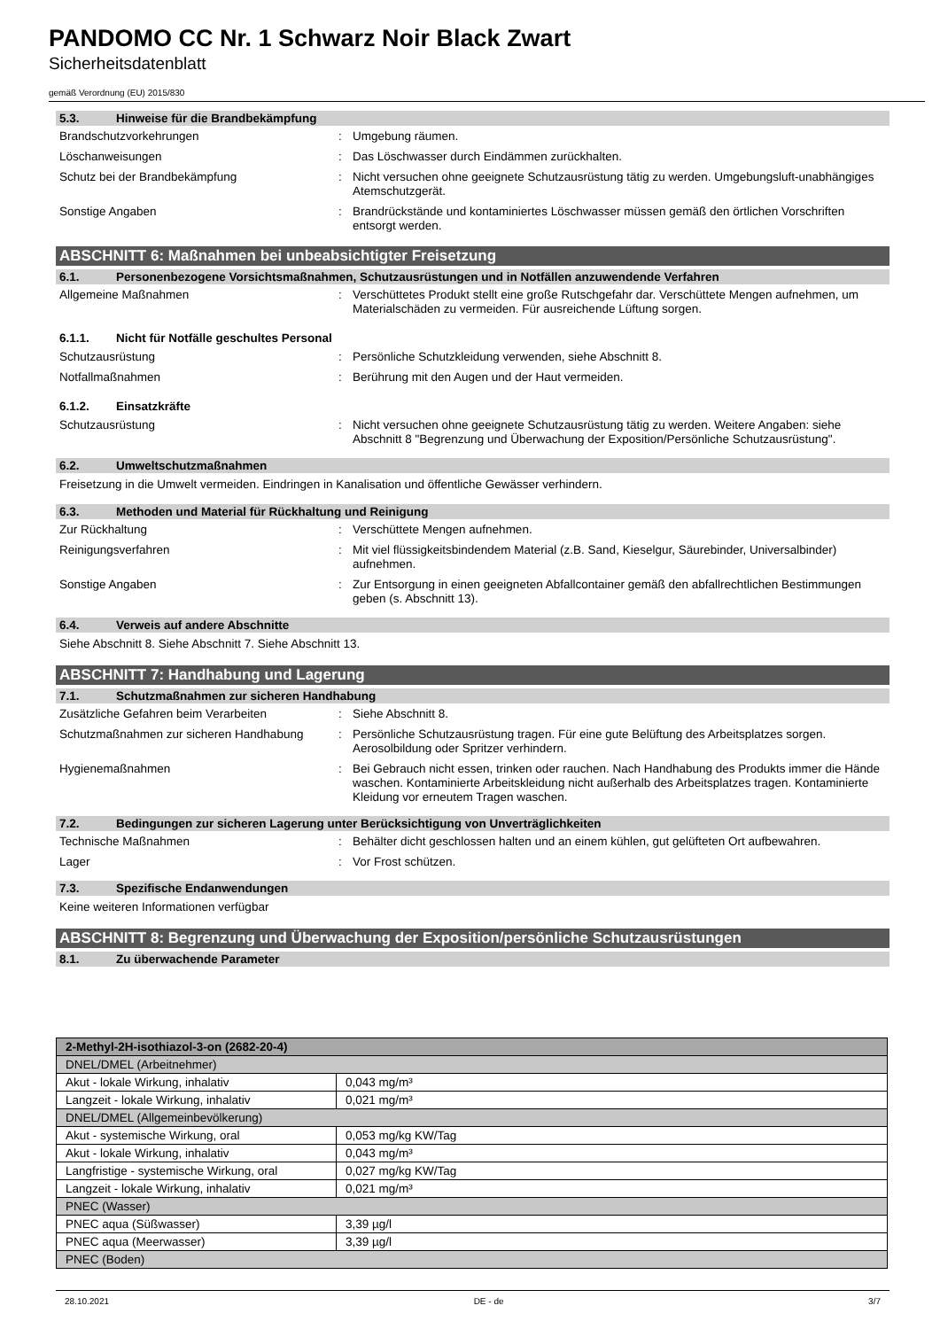PANDOMO CC Nr. 1 Schwarz Noir Black Zwart
Sicherheitsdatenblatt
gemäß Verordnung (EU) 2015/830
5.3. Hinweise für die Brandbekämpfung
Brandschutzvorkehrungen : Umgebung räumen.
Löschanweisungen : Das Löschwasser durch Eindämmen zurückhalten.
Schutz bei der Brandbekämpfung : Nicht versuchen ohne geeignete Schutzausrüstung tätig zu werden. Umgebungsluft-unabhängiges Atemschutzgerät.
Sonstige Angaben : Brandrückstände und kontaminiertes Löschwasser müssen gemäß den örtlichen Vorschriften entsorgt werden.
ABSCHNITT 6: Maßnahmen bei unbeabsichtigter Freisetzung
6.1. Personenbezogene Vorsichtsmaßnahmen, Schutzausrüstungen und in Notfällen anzuwendende Verfahren
Allgemeine Maßnahmen : Verschüttetes Produkt stellt eine große Rutschgefahr dar. Verschüttete Mengen aufnehmen, um Materialschäden zu vermeiden. Für ausreichende Lüftung sorgen.
6.1.1. Nicht für Notfälle geschultes Personal
Schutzausrüstung : Persönliche Schutzkleidung verwenden, siehe Abschnitt 8.
Notfallmaßnahmen : Berührung mit den Augen und der Haut vermeiden.
6.1.2. Einsatzkräfte
Schutzausrüstung : Nicht versuchen ohne geeignete Schutzausrüstung tätig zu werden. Weitere Angaben: siehe Abschnitt 8 "Begrenzung und Überwachung der Exposition/Persönliche Schutzausrüstung".
6.2. Umweltschutzmaßnahmen
Freisetzung in die Umwelt vermeiden. Eindringen in Kanalisation und öffentliche Gewässer verhindern.
6.3. Methoden und Material für Rückhaltung und Reinigung
Zur Rückhaltung : Verschüttete Mengen aufnehmen.
Reinigungsverfahren : Mit viel flüssigkeitsbindendem Material (z.B. Sand, Kieselgur, Säurebinder, Universalbinder) aufnehmen.
Sonstige Angaben : Zur Entsorgung in einen geeigneten Abfallcontainer gemäß den abfallrechtlichen Bestimmungen geben (s. Abschnitt 13).
6.4. Verweis auf andere Abschnitte
Siehe Abschnitt 8. Siehe Abschnitt 7. Siehe Abschnitt 13.
ABSCHNITT 7: Handhabung und Lagerung
7.1. Schutzmaßnahmen zur sicheren Handhabung
Zusätzliche Gefahren beim Verarbeiten : Siehe Abschnitt 8.
Schutzmaßnahmen zur sicheren Handhabung
: Persönliche Schutzausrüstung tragen. Für eine gute Belüftung des Arbeitsplatzes sorgen. Aerosolbildung oder Spritzer verhindern.
Hygienemaßnahmen : Bei Gebrauch nicht essen, trinken oder rauchen. Nach Handhabung des Produkts immer die Hände waschen. Kontaminierte Arbeitskleidung nicht außerhalb des Arbeitsplatzes tragen. Kontaminierte Kleidung vor erneutem Tragen waschen.
7.2. Bedingungen zur sicheren Lagerung unter Berücksichtigung von Unverträglichkeiten
Technische Maßnahmen : Behälter dicht geschlossen halten und an einem kühlen, gut gelüfteten Ort aufbewahren.
Lager : Vor Frost schützen.
7.3. Spezifische Endanwendungen
Keine weiteren Informationen verfügbar
ABSCHNITT 8: Begrenzung und Überwachung der Exposition/persönliche Schutzausrüstungen
8.1. Zu überwachende Parameter
| 2-Methyl-2H-isothiazol-3-on (2682-20-4) | |
| DNEL/DMEL (Arbeitnehmer) | |
| Akut - lokale Wirkung, inhalativ | 0,043 mg/m³ |
| Langzeit - lokale Wirkung, inhalativ | 0,021 mg/m³ |
| DNEL/DMEL (Allgemeinbevölkerung) | |
| Akut - systemische Wirkung, oral | 0,053 mg/kg KW/Tag |
| Akut - lokale Wirkung, inhalativ | 0,043 mg/m³ |
| Langfristige - systemische Wirkung, oral | 0,027 mg/kg KW/Tag |
| Langzeit - lokale Wirkung, inhalativ | 0,021 mg/m³ |
| PNEC (Wasser) | |
| PNEC aqua (Süßwasser) | 3,39 µg/l |
| PNEC aqua (Meerwasser) | 3,39 µg/l |
| PNEC (Boden) | |
28.10.2021 DE - de 3/7